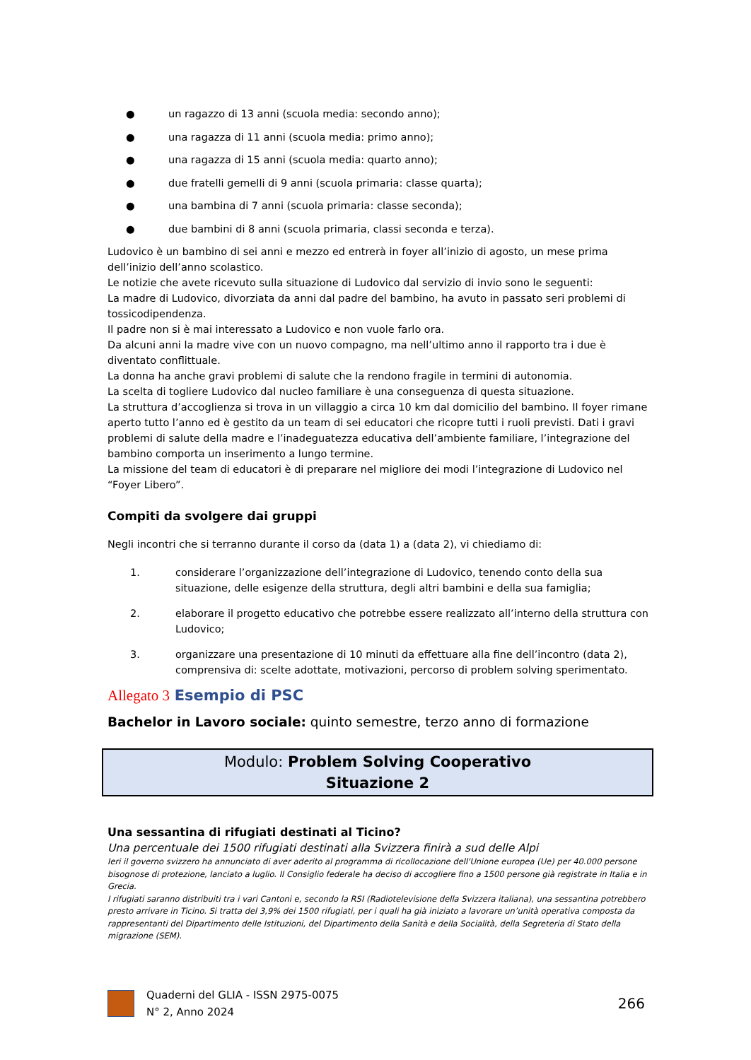● un ragazzo di 13 anni (scuola media: secondo anno);
● una ragazza di 11 anni (scuola media: primo anno);
● una ragazza di 15 anni (scuola media: quarto anno);
● due fratelli gemelli di 9 anni (scuola primaria: classe quarta);
● una bambina di 7 anni (scuola primaria: classe seconda);
● due bambini di 8 anni (scuola primaria, classi seconda e terza).
Ludovico è un bambino di sei anni e mezzo ed entrerà in foyer all’inizio di agosto, un mese prima dell’inizio dell’anno scolastico.
Le notizie che avete ricevuto sulla situazione di Ludovico dal servizio di invio sono le seguenti:
La madre di Ludovico, divorziata da anni dal padre del bambino, ha avuto in passato seri problemi di tossicodipendenza.
Il padre non si è mai interessato a Ludovico e non vuole farlo ora.
Da alcuni anni la madre vive con un nuovo compagno, ma nell’ultimo anno il rapporto tra i due è diventato conflittuale.
La donna ha anche gravi problemi di salute che la rendono fragile in termini di autonomia.
La scelta di togliere Ludovico dal nucleo familiare è una conseguenza di questa situazione.
La struttura d’accoglienza si trova in un villaggio a circa 10 km dal domicilio del bambino. Il foyer rimane aperto tutto l’anno ed è gestito da un team di sei educatori che ricopre tutti i ruoli previsti. Dati i gravi problemi di salute della madre e l’inadeguatezza educativa dell’ambiente familiare, l’integrazione del bambino comporta un inserimento a lungo termine.
La missione del team di educatori è di preparare nel migliore dei modi l’integrazione di Ludovico nel “Foyer Libero”.
Compiti da svolgere dai gruppi
Negli incontri che si terranno durante il corso da (data 1) a (data 2), vi chiediamo di:
1. considerare l’organizzazione dell’integrazione di Ludovico, tenendo conto della sua situazione, delle esigenze della struttura, degli altri bambini e della sua famiglia;
2. elaborare il progetto educativo che potrebbe essere realizzato all’interno della struttura con Ludovico;
3. organizzare una presentazione di 10 minuti da effettuare alla fine dell’incontro (data 2), comprensiva di: scelte adottate, motivazioni, percorso di problem solving sperimentato.
Allegato 3 Esempio di PSC
Bachelor in Lavoro sociale: quinto semestre, terzo anno di formazione
Modulo: Problem Solving Cooperativo
Situazione 2
Una sessantina di rifugiati destinati al Ticino?
Una percentuale dei 1500 rifugiati destinati alla Svizzera finirà a sud delle Alpi
Ieri il governo svizzero ha annunciato di aver aderito al programma di ricollocazione dell'Unione europea (Ue) per 40.000 persone bisognose di protezione, lanciato a luglio. Il Consiglio federale ha deciso di accogliere fino a 1500 persone già registrate in Italia e in Grecia.
I rifugiati saranno distribuiti tra i vari Cantoni e, secondo la RSI (Radiotelevisione della Svizzera italiana), una sessantina potrebbero presto arrivare in Ticino. Si tratta del 3,9% dei 1500 rifugiati, per i quali ha già iniziato a lavorare un’unità operativa composta da rappresentanti del Dipartimento delle Istituzioni, del Dipartimento della Sanità e della Socialità, della Segreteria di Stato della migrazione (SEM).
Quaderni del GLIA - ISSN 2975-0075
N° 2, Anno 2024
266